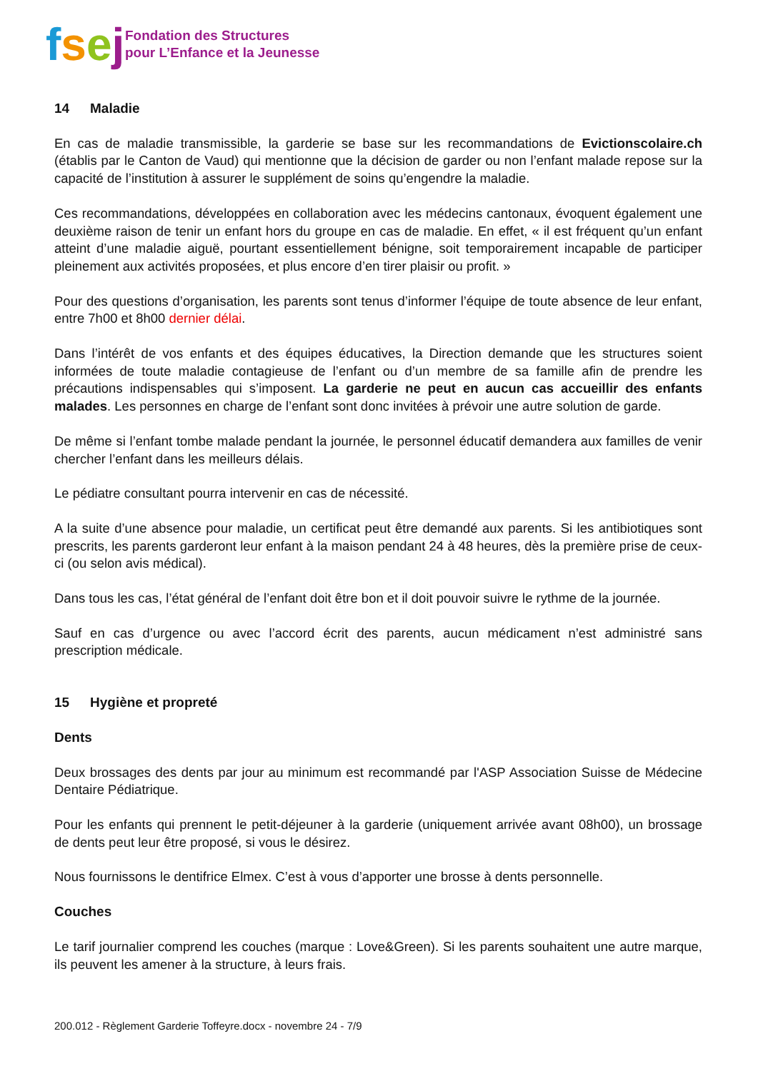fsej
Fondation des Structures
pour L’Enfance et la Jeunesse
14 Maladie
En cas de maladie transmissible, la garderie se base sur les recommandations de Evictionscolaire.ch (établis par le Canton de Vaud) qui mentionne que la décision de garder ou non l’enfant malade repose sur la capacité de l’institution à assurer le supplément de soins qu’engendre la maladie.
Ces recommandations, développées en collaboration avec les médecins cantonaux, évoquent également une deuxième raison de tenir un enfant hors du groupe en cas de maladie. En effet, « il est fréquent qu’un enfant atteint d’une maladie aiguë, pourtant essentiellement bénigne, soit temporairement incapable de participer pleinement aux activités proposées, et plus encore d’en tirer plaisir ou profit. »
Pour des questions d’organisation, les parents sont tenus d’informer l’équipe de toute absence de leur enfant, entre 7h00 et 8h00 dernier délai.
Dans l’intérêt de vos enfants et des équipes éducatives, la Direction demande que les structures soient informées de toute maladie contagieuse de l’enfant ou d’un membre de sa famille afin de prendre les précautions indispensables qui s’imposent. La garderie ne peut en aucun cas accueillir des enfants malades. Les personnes en charge de l’enfant sont donc invitées à prévoir une autre solution de garde.
De même si l’enfant tombe malade pendant la journée, le personnel éducatif demandera aux familles de venir chercher l’enfant dans les meilleurs délais.
Le pédiatre consultant pourra intervenir en cas de nécessité.
A la suite d’une absence pour maladie, un certificat peut être demandé aux parents. Si les antibiotiques sont prescrits, les parents garderont leur enfant à la maison pendant 24 à 48 heures, dès la première prise de ceux-ci (ou selon avis médical).
Dans tous les cas, l’état général de l’enfant doit être bon et il doit pouvoir suivre le rythme de la journée.
Sauf en cas d’urgence ou avec l’accord écrit des parents, aucun médicament n’est administré sans prescription médicale.
15 Hygiène et propreté
Dents
Deux brossages des dents par jour au minimum est recommandé par l'ASP Association Suisse de Médecine Dentaire Pédiatrique.
Pour les enfants qui prennent le petit-déjeuner à la garderie (uniquement arrivée avant 08h00), un brossage de dents peut leur être proposé, si vous le désirez.
Nous fournissons le dentifrice Elmex. C’est à vous d’apporter une brosse à dents personnelle.
Couches
Le tarif journalier comprend les couches (marque : Love&Green). Si les parents souhaitent une autre marque, ils peuvent les amener à la structure, à leurs frais.
200.012 - Règlement Garderie Toffeyre.docx - novembre 24 - 7/9